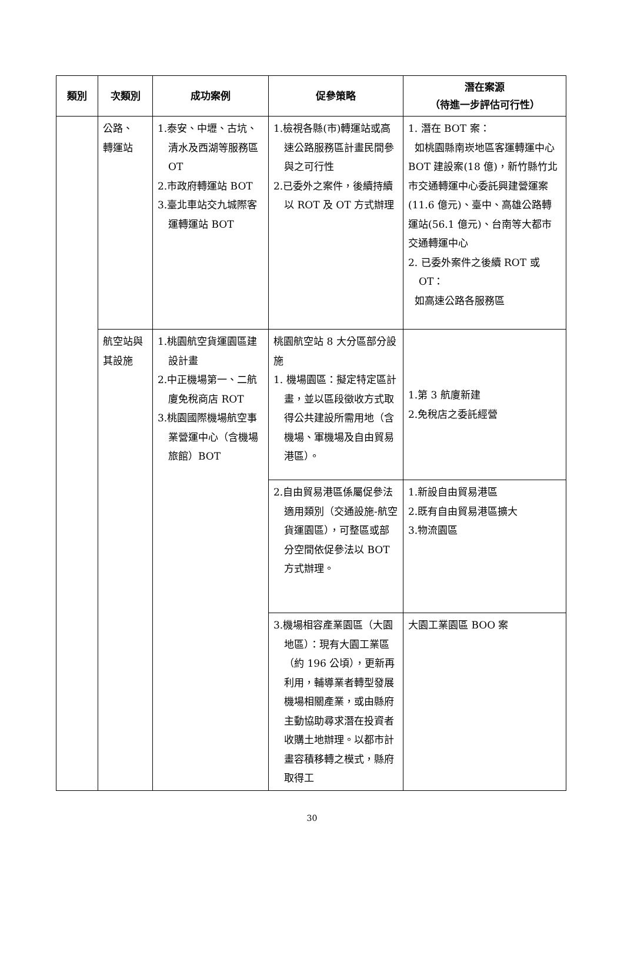| 類別 | 次類別 | 成功案例 | 促參策略 | 潛在案源 （待進一步評估可行性） |
| --- | --- | --- | --- | --- |
| | 公路、 轉運站 | 1.泰安、中壢、古坑、清水及西湖等服務區 OT 2.市政府轉運站 BOT 3.臺北車站交九城際客運轉運站 BOT | 1.檢視各縣(市)轉運站或高速公路服務區計畫民間參與之可行性 2.已委外之案件，後續持續以 ROT 及 OT 方式辦理 | 1. 潛在 BOT 案： 如桃園縣南崁地區客運轉運中心 BOT 建設案(18 億)，新竹縣竹北市交通轉運中心委託興建營運案(11.6 億元)、臺中、高雄公路轉運站(56.1 億元)、台南等大都市交通轉運中心 2. 已委外案件之後續 ROT 或 OT： 如高速公路各服務區 |
| | 航空站與其設施 | 1.桃園航空貨運園區建設計畫 2.中正機場第一、二航廈免稅商店 ROT 3.桃園國際機場航空事業營運中心（含機場旅館）BOT | 桃園航空站 8 大分區部分設施 1. 機場園區：擬定特定區計畫，並以區段徵收方式取得公共建設所需用地（含機場、軍機場及自由貿易港區）。 | 1.第 3 航廈新建 2.免稅店之委託經營 |
| | | | 2.自由貿易港區係屬促參法適用類別（交通設施-航空貨運園區），可整區或部分空間依促參法以 BOT 方式辦理。 | 1.新設自由貿易港區 2.既有自由貿易港區擴大 3.物流園區 |
| | | | 3.機場相容產業園區（大園地區）：現有大園工業區（約 196 公頃），更新再利用，輔導業者轉型發展機場相關產業，或由縣府主動協助尋求潛在投資者收購土地辦理。以都市計畫容積移轉之模式，縣府取得工 | 大園工業園區 BOO 案 |
30